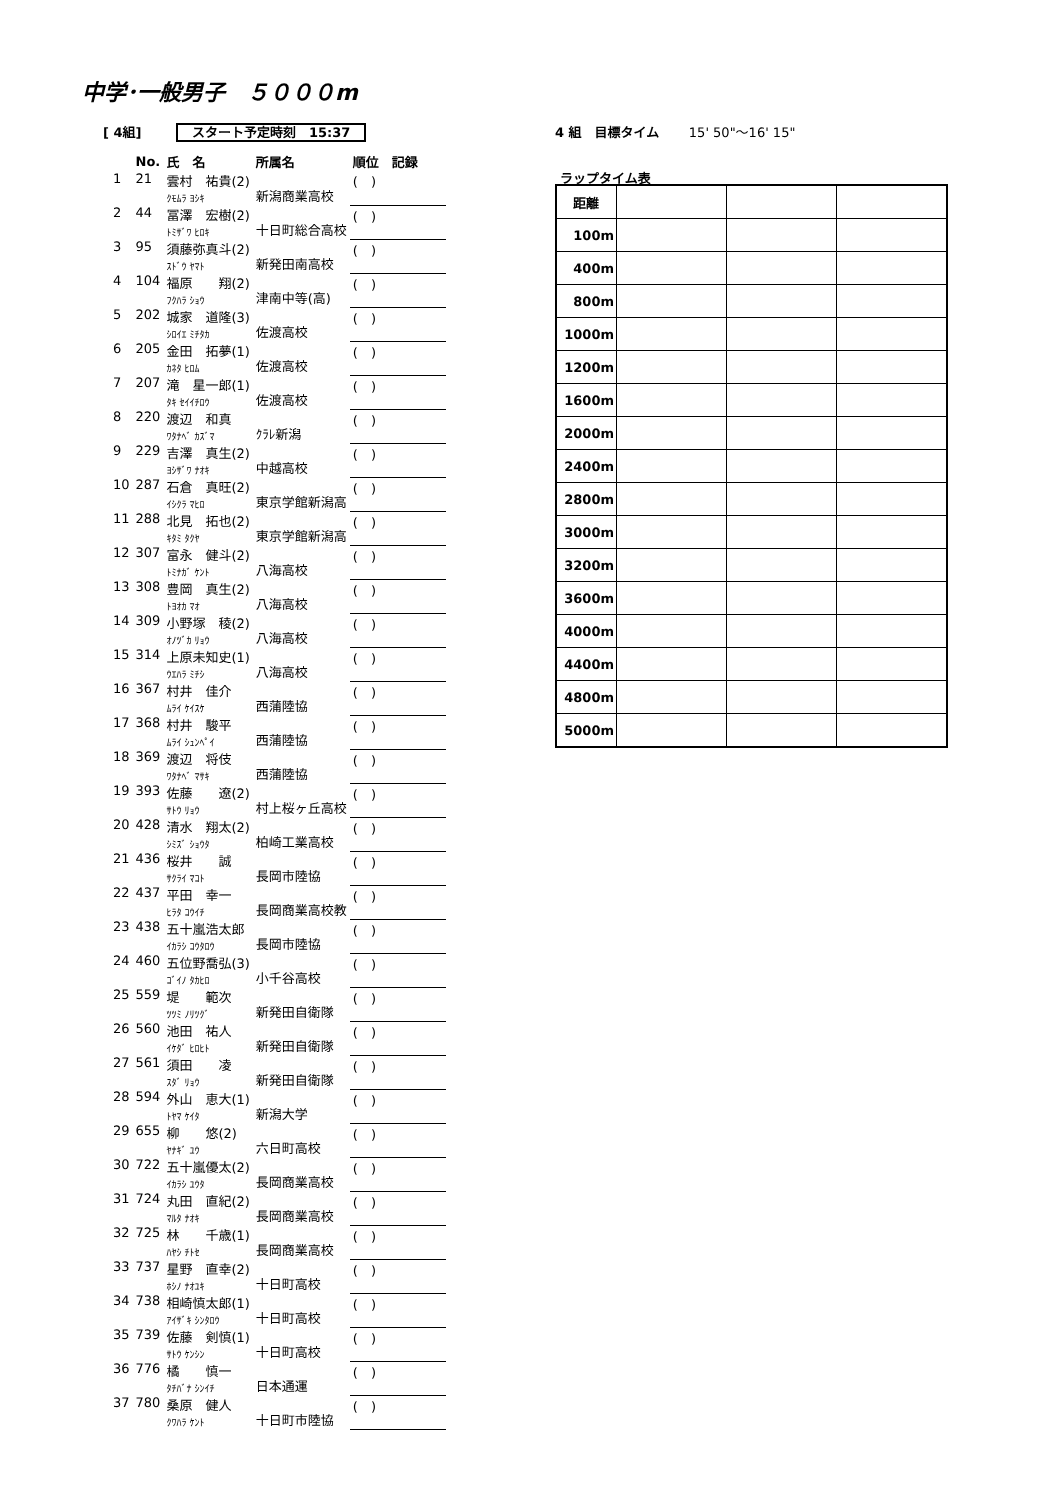中学･一般男子　５０００m
[ 4組] スタート予定時刻　15:37
4 組　目標タイム 15' 50"～16' 15"
| | No. | 氏 名 | 所属名 | 順位 記録 |
| --- | --- | --- | --- | --- |
| 1 | 21 | 雲村 祐貴(2) ｸﾓﾑﾗ ﾖｼｷ | 新潟商業高校 | ( ) |
| 2 | 44 | 冨澤 宏樹(2) ﾄﾐｻﾞﾜ ﾋﾛｷ | 十日町総合高校 | ( ) |
| 3 | 95 | 須藤弥真斗(2) ｽﾄﾞｳ ﾔﾏﾄ | 新発田南高校 | ( ) |
| 4 | 104 | 福原 翔(2) ﾌｸﾊﾗ ｼｮｳ | 津南中等(高) | ( ) |
| 5 | 202 | 城家 道隆(3) ｼﾛｲｴ ﾐﾁﾀｶ | 佐渡高校 | ( ) |
| 6 | 205 | 金田 拓夢(1) ｶﾈﾀ ﾋﾛﾑ | 佐渡高校 | ( ) |
| 7 | 207 | 滝 星一郎(1) ﾀｷ ｾｲｲﾁﾛｳ | 佐渡高校 | ( ) |
| 8 | 220 | 渡辺 和真 ﾜﾀﾅﾍﾞ ｶｽﾞﾏ | ｸﾗﾚ新潟 | ( ) |
| 9 | 229 | 吉澤 真生(2) ﾖｼｻﾞﾜ ﾅｵｷ | 中越高校 | ( ) |
| 10 | 287 | 石倉 真旺(2) ｲｼｸﾗ ﾏﾋﾛ | 東京学館新潟高 | ( ) |
| 11 | 288 | 北見 拓也(2) ｷﾀﾐ ﾀｸﾔ | 東京学館新潟高 | ( ) |
| 12 | 307 | 富永 健斗(2) ﾄﾐﾅｶﾞ ｹﾝﾄ | 八海高校 | ( ) |
| 13 | 308 | 豊岡 真生(2) ﾄﾖｵｶ ﾏｵ | 八海高校 | ( ) |
| 14 | 309 | 小野塚 稜(2) ｵﾉﾂﾞｶ ﾘｮｳ | 八海高校 | ( ) |
| 15 | 314 | 上原未知史(1) ｳｴﾊﾗ ﾐﾁｼ | 八海高校 | ( ) |
| 16 | 367 | 村井 佳介 ﾑﾗｲ ｹｲｽｹ | 西蒲陸協 | ( ) |
| 17 | 368 | 村井 駿平 ﾑﾗｲ ｼｭﾝﾍﾟｲ | 西蒲陸協 | ( ) |
| 18 | 369 | 渡辺 将伎 ﾜﾀﾅﾍﾞ ﾏｻｷ | 西蒲陸協 | ( ) |
| 19 | 393 | 佐藤 遼(2) ｻﾄｳ ﾘｮｳ | 村上桜ヶ丘高校 | ( ) |
| 20 | 428 | 清水 翔太(2) ｼﾐｽﾞ ｼｮｳﾀ | 柏崎工業高校 | ( ) |
| 21 | 436 | 桜井 誠 ｻｸﾗｲ ﾏｺﾄ | 長岡市陸協 | ( ) |
| 22 | 437 | 平田 幸一 ﾋﾗﾀ ｺｳｲﾁ | 長岡商業高校教 | ( ) |
| 23 | 438 | 五十嵐浩太郎 ｲｶﾗｼ ｺｳﾀﾛｳ | 長岡市陸協 | ( ) |
| 24 | 460 | 五位野喬弘(3) ｺﾞｲﾉ ﾀｶﾋﾛ | 小千谷高校 | ( ) |
| 25 | 559 | 堤 範次 ﾂﾂﾐ ﾉﾘﾂｸﾞ | 新発田自衛隊 | ( ) |
| 26 | 560 | 池田 祐人 ｲｹﾀﾞ ﾋﾛﾋﾄ | 新発田自衛隊 | ( ) |
| 27 | 561 | 須田 凌 ｽﾀﾞ ﾘｮｳ | 新発田自衛隊 | ( ) |
| 28 | 594 | 外山 恵大(1) ﾄﾔﾏ ｹｲﾀ | 新潟大学 | ( ) |
| 29 | 655 | 柳 悠(2) ﾔﾅｷﾞ ﾕｳ | 六日町高校 | ( ) |
| 30 | 722 | 五十嵐優太(2) ｲｶﾗｼ ﾕｳﾀ | 長岡商業高校 | ( ) |
| 31 | 724 | 丸田 直紀(2) ﾏﾙﾀ ﾅｵｷ | 長岡商業高校 | ( ) |
| 32 | 725 | 林 千歳(1) ﾊﾔｼ ﾁﾄｾ | 長岡商業高校 | ( ) |
| 33 | 737 | 星野 直幸(2) ﾎｼﾉ ﾅｵﾕｷ | 十日町高校 | ( ) |
| 34 | 738 | 相崎慎太郎(1) ｱｲｻﾞｷ ｼﾝﾀﾛｳ | 十日町高校 | ( ) |
| 35 | 739 | 佐藤 剣慎(1) ｻﾄｳ ｹﾝｼﾝ | 十日町高校 | ( ) |
| 36 | 776 | 橘 慎一 ﾀﾁﾊﾞﾅ ｼﾝｲﾁ | 日本通運 | ( ) |
| 37 | 780 | 桑原 健人 ｸﾜﾊﾗ ｹﾝﾄ | 十日町市陸協 | ( ) |
ラップタイム表
| 距離 | | | |
| 100m | | | |
| 400m | | | |
| 800m | | | |
| 1000m | | | |
| 1200m | | | |
| 1600m | | | |
| 2000m | | | |
| 2400m | | | |
| 2800m | | | |
| 3000m | | | |
| 3200m | | | |
| 3600m | | | |
| 4000m | | | |
| 4400m | | | |
| 4800m | | | |
| 5000m | | | |